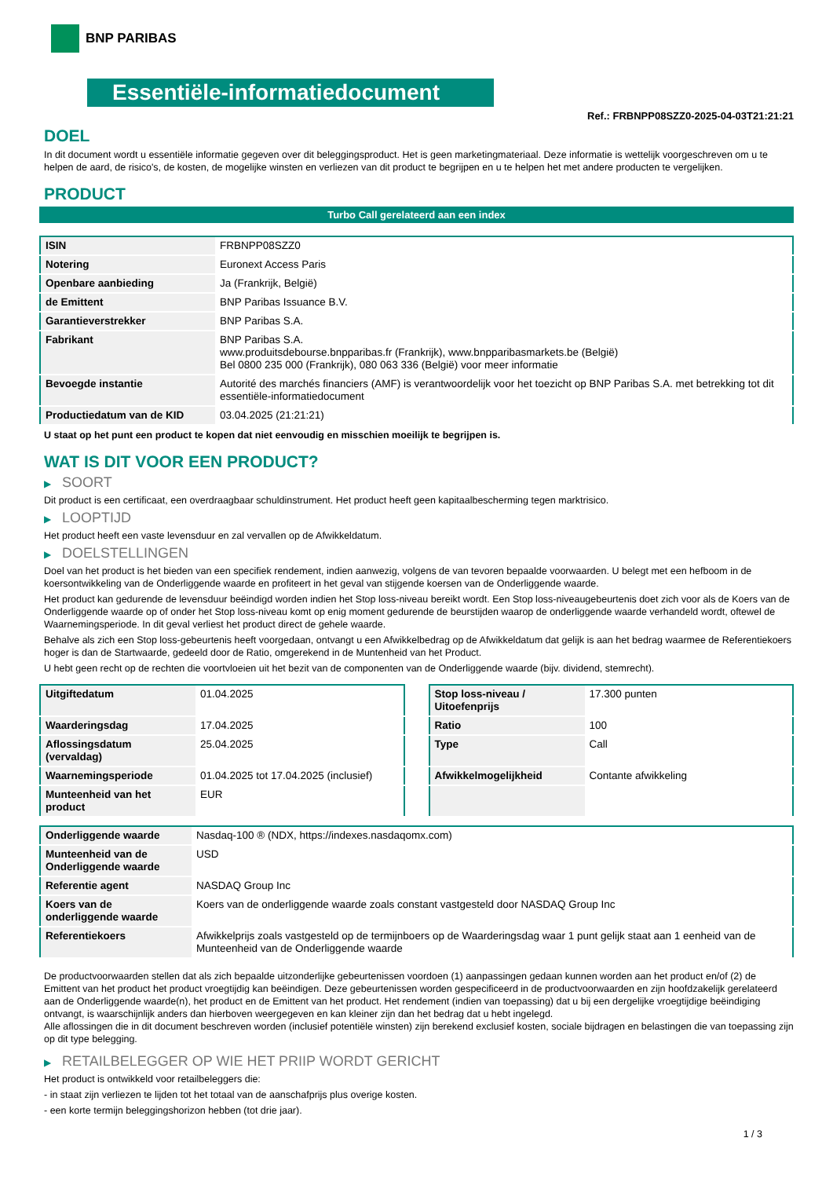BNP PARIBAS
Essentiële-informatiedocument
Ref.: FRBNPP08SZZ0-2025-04-03T21:21:21
DOEL
In dit document wordt u essentiële informatie gegeven over dit beleggingsproduct. Het is geen marketingmateriaal. Deze informatie is wettelijk voorgeschreven om u te helpen de aard, de risico's, de kosten, de mogelijke winsten en verliezen van dit product te begrijpen en u te helpen het met andere producten te vergelijken.
PRODUCT
Turbo Call gerelateerd aan een index
| ISIN | FRBNPP08SZZ0 |
| Notering | Euronext Access Paris |
| Openbare aanbieding | Ja (Frankrijk, België) |
| de Emittent | BNP Paribas Issuance B.V. |
| Garantieverstrekker | BNP Paribas S.A. |
| Fabrikant | BNP Paribas S.A. www.produitsdebourse.bnpparibas.fr (Frankrijk), www.bnpparibasmarkets.be (België) Bel 0800 235 000 (Frankrijk), 080 063 336 (België) voor meer informatie |
| Bevoegde instantie | Autorité des marchés financiers (AMF) is verantwoordelijk voor het toezicht op BNP Paribas S.A. met betrekking tot dit essentiële-informatiedocument |
| Productiedatum van de KID | 03.04.2025 (21:21:21) |
U staat op het punt een product te kopen dat niet eenvoudig en misschien moeilijk te begrijpen is.
WAT IS DIT VOOR EEN PRODUCT?
▶ SOORT
Dit product is een certificaat, een overdraagbaar schuldinstrument. Het product heeft geen kapitaalbescherming tegen marktrisico.
▶ LOOPTIJD
Het product heeft een vaste levensduur en zal vervallen op de Afwikkeldatum.
▶ DOELSTELLINGEN
Doel van het product is het bieden van een specifiek rendement, indien aanwezig, volgens de van tevoren bepaalde voorwaarden. U belegt met een hefboom in de koersontwikkeling van de Onderliggende waarde en profiteert in het geval van stijgende koersen van de Onderliggende waarde.
Het product kan gedurende de levensduur beëindigd worden indien het Stop loss-niveau bereikt wordt. Een Stop loss-niveaugebeurtenis doet zich voor als de Koers van de Onderliggende waarde op of onder het Stop loss-niveau komt op enig moment gedurende de beurstijden waarop de onderliggende waarde verhandeld wordt, oftewel de Waarnemingsperiode. In dit geval verliest het product direct de gehele waarde.
Behalve als zich een Stop loss-gebeurtenis heeft voorgedaan, ontvangt u een Afwikkelbedrag op de Afwikkeldatum dat gelijk is aan het bedrag waarmee de Referentiekoers hoger is dan de Startwaarde, gedeeld door de Ratio, omgerekend in de Muntenheid van het Product.
U hebt geen recht op de rechten die voortvloeien uit het bezit van de componenten van de Onderliggende waarde (bijv. dividend, stemrecht).
| Uitgiftedatum | 01.04.2025 |
| Waarderingsdag | 17.04.2025 |
| Aflossingsdatum (vervaldag) | 25.04.2025 |
| Waarnemingsperiode | 01.04.2025 tot 17.04.2025 (inclusief) |
| Munteenheid van het product | EUR |
| Stop loss-niveau / Uitoefenprijs | 17.300 punten |
| Ratio | 100 |
| Type | Call |
| Afwikkelmogelijkheid | Contante afwikkeling |
| Onderliggende waarde | Nasdaq-100 ® (NDX, https://indexes.nasdaqomx.com) |
| Munteenheid van de Onderliggende waarde | USD |
| Referentie agent | NASDAQ Group Inc |
| Koers van de onderliggende waarde | Koers van de onderliggende waarde zoals constant vastgesteld door NASDAQ Group Inc |
| Referentiekoers | Afwikkelprijs zoals vastgesteld op de termijnboers op de Waarderingsdag waar 1 punt gelijk staat aan 1 eenheid van de Munteenheid van de Onderliggende waarde |
De productvoorwaarden stellen dat als zich bepaalde uitzonderlijke gebeurtenissen voordoen (1) aanpassingen gedaan kunnen worden aan het product en/of (2) de Emittent van het product het product vroegtijdig kan beëindigen. Deze gebeurtenissen worden gespecificeerd in de productvoorwaarden en zijn hoofdzakelijk gerelateerd aan de Onderliggende waarde(n), het product en de Emittent van het product. Het rendement (indien van toepassing) dat u bij een dergelijke vroegtijdige beëindiging ontvangt, is waarschijnlijk anders dan hierboven weergegeven en kan kleiner zijn dan het bedrag dat u hebt ingelegd.
Alle aflossingen die in dit document beschreven worden (inclusief potentiële winsten) zijn berekend exclusief kosten, sociale bijdragen en belastingen die van toepassing zijn op dit type belegging.
▶ RETAILBELEGGER OP WIE HET PRIIP WORDT GERICHT
Het product is ontwikkeld voor retailbeleggers die:
- in staat zijn verliezen te lijden tot het totaal van de aanschafprijs plus overige kosten.
- een korte termijn beleggingshorizon hebben (tot drie jaar).
1 / 3